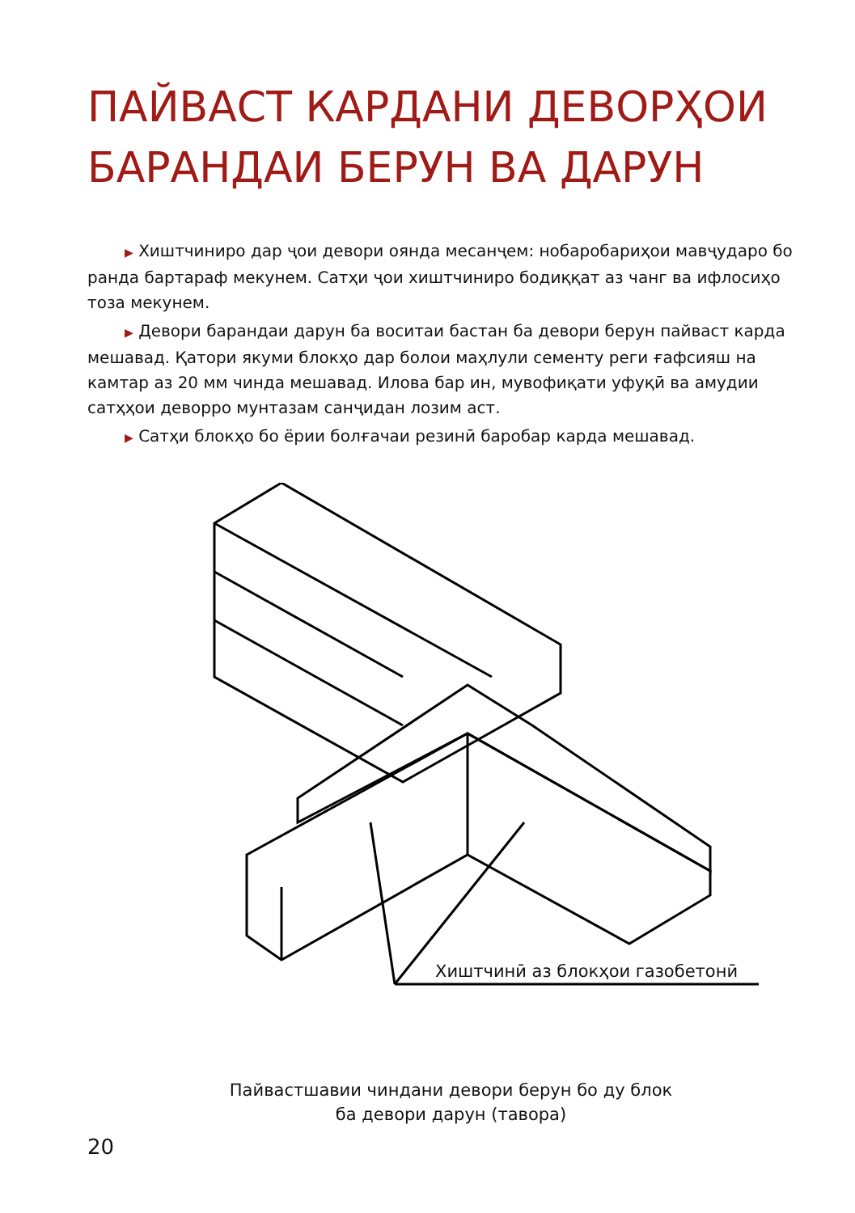ПАЙВАСТ КАРДАНИ ДЕВОРҲОИ БАРАНДАИ БЕРУН ВА ДАРУН
▶ Хиштчиниро дар ҷои девори оянда месанҷем: нобаробариҳои мавҷударо бо ранда бартараф мекунем. Сатҳи ҷои хиштчиниро бодиққат аз чанг ва ифлосиҳо тоза мекунем.
▶ Девори барандаи дарун ба воситаи бастан ба девори берун пайваст карда мешавад. Қатори якуми блокҳо дар болои маҳлули сементу реги ғафсияш на камтар аз 20 мм чинда мешавад. Илова бар ин, мувофиқати уфуқӣ ва амудии сатҳҳои деворро мунтазам санҷидан лозим аст.
▶ Сатҳи блокҳо бо ёрии болғачаи резинӣ баробар карда мешавад.
Хиштчинӣ аз блокҳои газобетонӣ
Пайвастшавии чиндани девори берун бо ду блок
ба девори дарун (тавора)
20